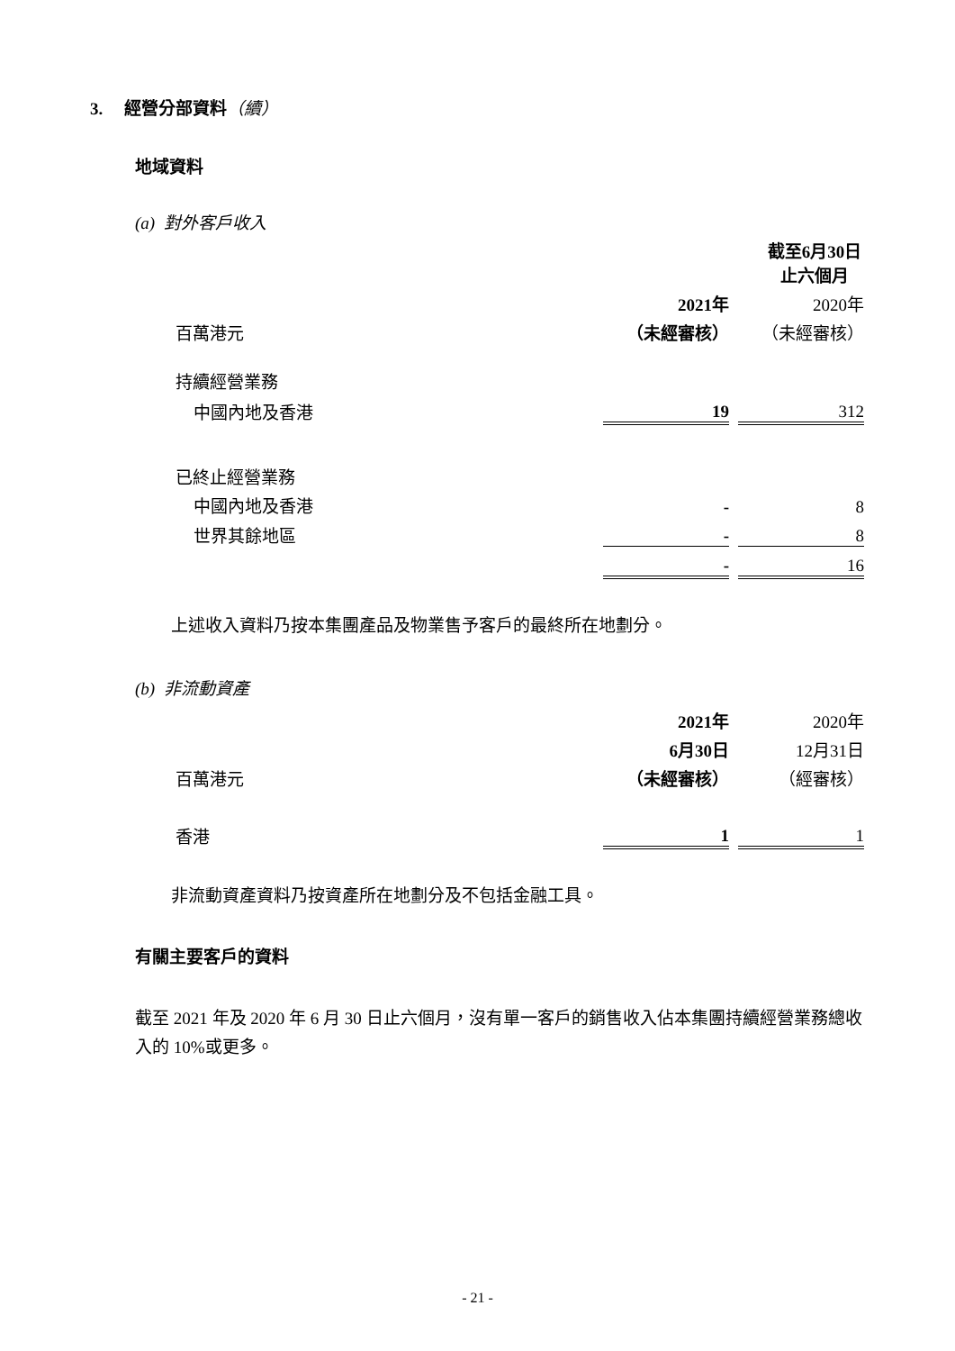3. 經營分部資料（續）
地域資料
(a) 對外客戶收入
| | 截至6月30日止六個月 | | |
| | 2021年 | | 2020年 |
| 百萬港元 | （未經審核） | | （未經審核） |
| 持續經營業務 | | | |
| 中國內地及香港 | 19 | | 312 |
| 已終止經營業務 | | | |
| 中國內地及香港 | - | | 8 |
| 世界其餘地區 | - | | 8 |
| | - | | 16 |
上述收入資料乃按本集團產品及物業售予客戶的最終所在地劃分。
(b) 非流動資產
| | 2021年 | | 2020年 |
| | 6月30日 | | 12月31日 |
| 百萬港元 | （未經審核） | | （經審核） |
| 香港 | 1 | | 1 |
非流動資產資料乃按資產所在地劃分及不包括金融工具。
有關主要客戶的資料
截至 2021 年及 2020 年 6 月 30 日止六個月，沒有單一客戶的銷售收入佔本集團持續經營業務總收入的 10%或更多。
- 21 -